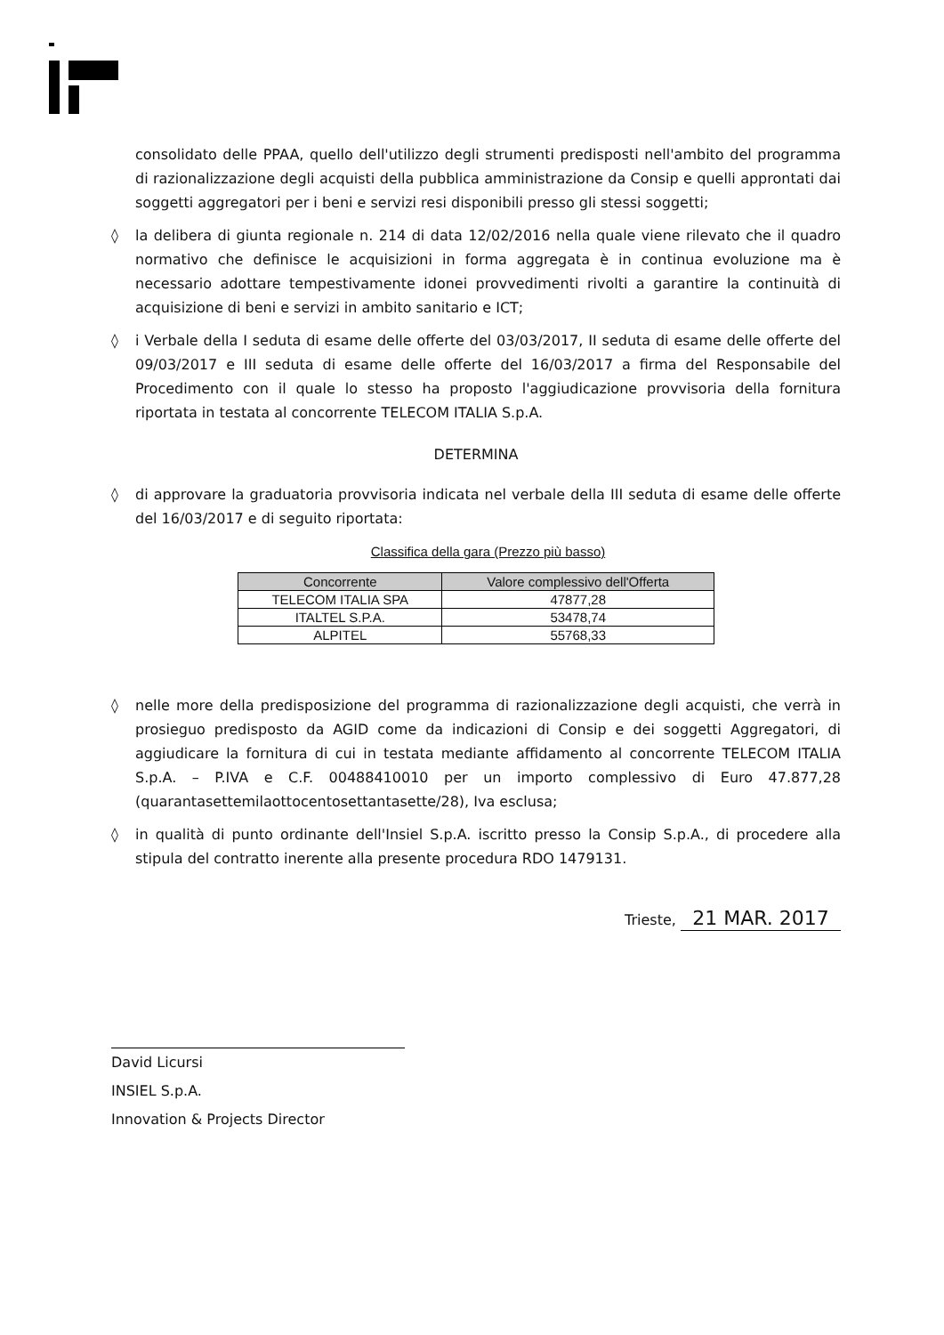consolidato delle PPAA, quello dell'utilizzo degli strumenti predisposti nell'ambito del programma di razionalizzazione degli acquisti della pubblica amministrazione da Consip e quelli approntati dai soggetti aggregatori per i beni e servizi resi disponibili presso gli stessi soggetti;
◊ la delibera di giunta regionale n. 214 di data 12/02/2016 nella quale viene rilevato che il quadro normativo che definisce le acquisizioni in forma aggregata è in continua evoluzione ma è necessario adottare tempestivamente idonei provvedimenti rivolti a garantire la continuità di acquisizione di beni e servizi in ambito sanitario e ICT;
◊ i Verbale della I seduta di esame delle offerte del 03/03/2017, II seduta di esame delle offerte del 09/03/2017 e III seduta di esame delle offerte del 16/03/2017 a firma del Responsabile del Procedimento con il quale lo stesso ha proposto l'aggiudicazione provvisoria della fornitura riportata in testata al concorrente TELECOM ITALIA S.p.A.
DETERMINA
◊ di approvare la graduatoria provvisoria indicata nel verbale della III seduta di esame delle offerte del 16/03/2017 e di seguito riportata:
Classifica della gara (Prezzo più basso)
| Concorrente | Valore complessivo dell'Offerta |
| --- | --- |
| TELECOM ITALIA SPA | 47877,28 |
| ITALTEL S.P.A. | 53478,74 |
| ALPITEL | 55768,33 |
◊ nelle more della predisposizione del programma di razionalizzazione degli acquisti, che verrà in prosieguo predisposto da AGID come da indicazioni di Consip e dei soggetti Aggregatori, di aggiudicare la fornitura di cui in testata mediante affidamento al concorrente TELECOM ITALIA S.p.A. – P.IVA e C.F. 00488410010 per un importo complessivo di Euro 47.877,28 (quarantasettemilaottocentosettantasette/28), Iva esclusa;
◊ in qualità di punto ordinante dell'Insiel S.p.A. iscritto presso la Consip S.p.A., di procedere alla stipula del contratto inerente alla presente procedura RDO 1479131.
Trieste, 21 MAR. 2017
David Licursi
INSIEL S.p.A.
Innovation & Projects Director